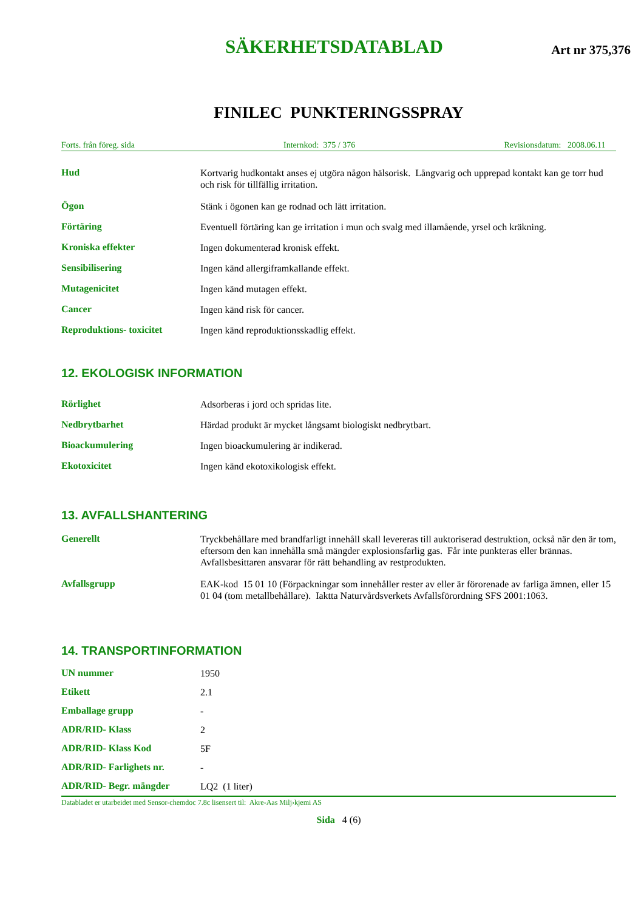SÄKERHETSDATABLAD
Art nr 375,376
FINILEC PUNKTERINGSSPRAY
Forts. från föreg. sida Internkod: 375 / 376 Revisionsdatum: 2008.06.11
Hud
Kortvarig hudkontakt anses ej utgöra någon hälsorisk. Långvarig och upprepad kontakt kan ge torr hud och risk för tillfällig irritation.
Ögon
Stänk i ögonen kan ge rodnad och lätt irritation.
Förtäring
Eventuell förtäring kan ge irritation i mun och svalg med illamående, yrsel och kräkning.
Kroniska effekter
Ingen dokumenterad kronisk effekt.
Sensibilisering
Ingen känd allergiframkallande effekt.
Mutagenicitet
Ingen känd mutagen effekt.
Cancer
Ingen känd risk för cancer.
Reproduktions- toxicitet
Ingen känd reproduktionsskadlig effekt.
12. EKOLOGISK INFORMATION
Rörlighet
Adsorberas i jord och spridas lite.
Nedbrytbarhet
Härdad produkt är mycket långsamt biologiskt nedbrytbart.
Bioackumulering
Ingen bioackumulering är indikerad.
Ekotoxicitet
Ingen känd ekotoxikologisk effekt.
13. AVFALLSHANTERING
Generellt
Tryckbehållare med brandfarligt innehåll skall levereras till auktoriserad destruktion, också när den är tom, eftersom den kan innehålla små mängder explosionsfarlig gas. Får inte punkteras eller brännas. Avfallsbesittaren ansvarar för rätt behandling av restprodukten.
Avfallsgrupp
EAK-kod 15 01 10 (Förpackningar som innehåller rester av eller är förorenade av farliga ämnen, eller 15 01 04 (tom metallbehållare). Iaktta Naturvårdsverkets Avfallsförordning SFS 2001:1063.
14. TRANSPORTINFORMATION
UN nummer
1950
Etikett
2.1
Emballage grupp
-
ADR/RID- Klass
2
ADR/RID- Klass Kod
5F
ADR/RID- Farlighets nr.
-
ADR/RID- Begr. mängder
LQ2 (1 liter)
Databladet er utarbeidet med Sensor-chemdoc 7.8c lisensert til: Akre-Aas Milj›kjemi AS
Sida 4 (6)